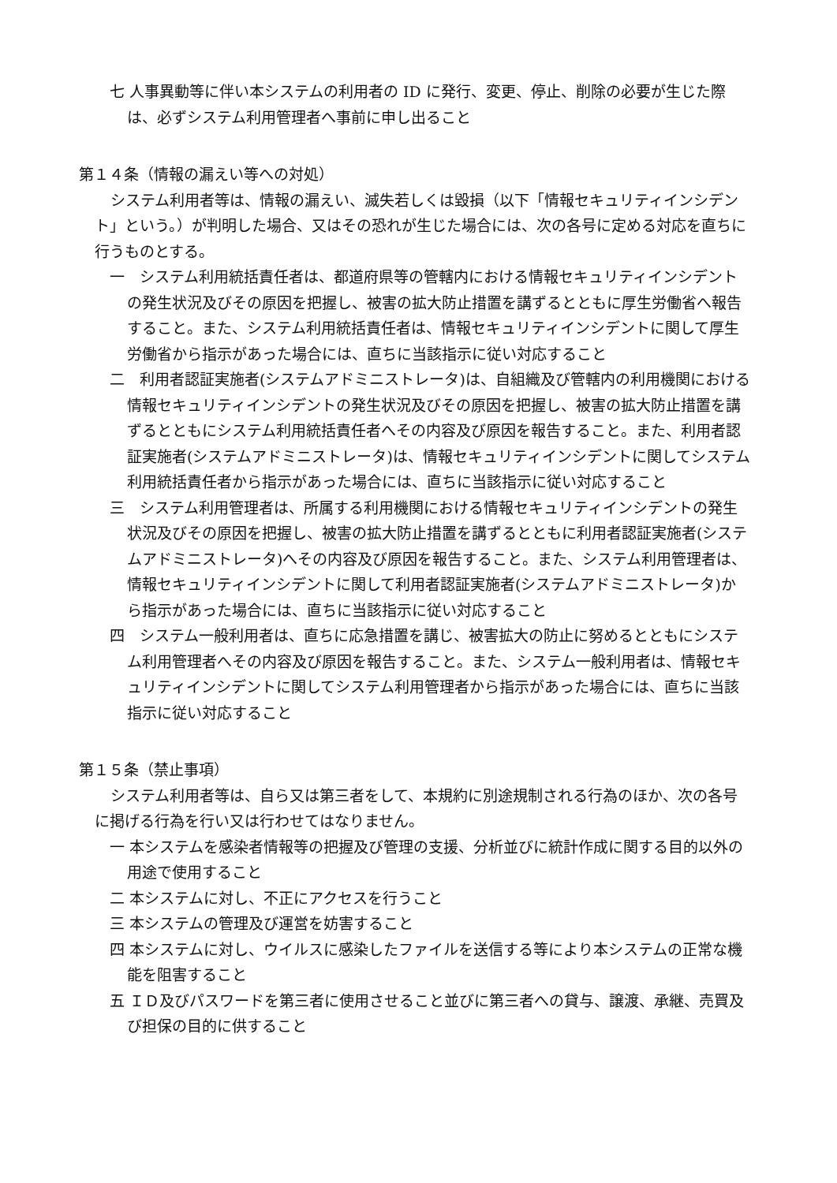七 人事異動等に伴い本システムの利用者の ID に発行、変更、停止、削除の必要が生じた際は、必ずシステム利用管理者へ事前に申し出ること
第１４条（情報の漏えい等への対処）
システム利用者等は、情報の漏えい、滅失若しくは毀損（以下「情報セキュリティインシデント」という。）が判明した場合、又はその恐れが生じた場合には、次の各号に定める対応を直ちに行うものとする。
一　システム利用統括責任者は、都道府県等の管轄内における情報セキュリティインシデントの発生状況及びその原因を把握し、被害の拡大防止措置を講ずるとともに厚生労働省へ報告すること。また、システム利用統括責任者は、情報セキュリティインシデントに関して厚生労働省から指示があった場合には、直ちに当該指示に従い対応すること
二　利用者認証実施者(システムアドミニストレータ)は、自組織及び管轄内の利用機関における情報セキュリティインシデントの発生状況及びその原因を把握し、被害の拡大防止措置を講ずるとともにシステム利用統括責任者へその内容及び原因を報告すること。また、利用者認証実施者(システムアドミニストレータ)は、情報セキュリティインシデントに関してシステム利用統括責任者から指示があった場合には、直ちに当該指示に従い対応すること
三　システム利用管理者は、所属する利用機関における情報セキュリティインシデントの発生状況及びその原因を把握し、被害の拡大防止措置を講ずるとともに利用者認証実施者(システムアドミニストレータ)へその内容及び原因を報告すること。また、システム利用管理者は、情報セキュリティインシデントに関して利用者認証実施者(システムアドミニストレータ)から指示があった場合には、直ちに当該指示に従い対応すること
四　システム一般利用者は、直ちに応急措置を講じ、被害拡大の防止に努めるとともにシステム利用管理者へその内容及び原因を報告すること。また、システム一般利用者は、情報セキュリティインシデントに関してシステム利用管理者から指示があった場合には、直ちに当該指示に従い対応すること
第１５条（禁止事項）
システム利用者等は、自ら又は第三者をして、本規約に別途規制される行為のほか、次の各号に掲げる行為を行い又は行わせてはなりません。
一 本システムを感染者情報等の把握及び管理の支援、分析並びに統計作成に関する目的以外の用途で使用すること
二 本システムに対し、不正にアクセスを行うこと
三 本システムの管理及び運営を妨害すること
四 本システムに対し、ウイルスに感染したファイルを送信する等により本システムの正常な機能を阻害すること
五 ＩＤ及びパスワードを第三者に使用させること並びに第三者への貸与、譲渡、承継、売買及び担保の目的に供すること